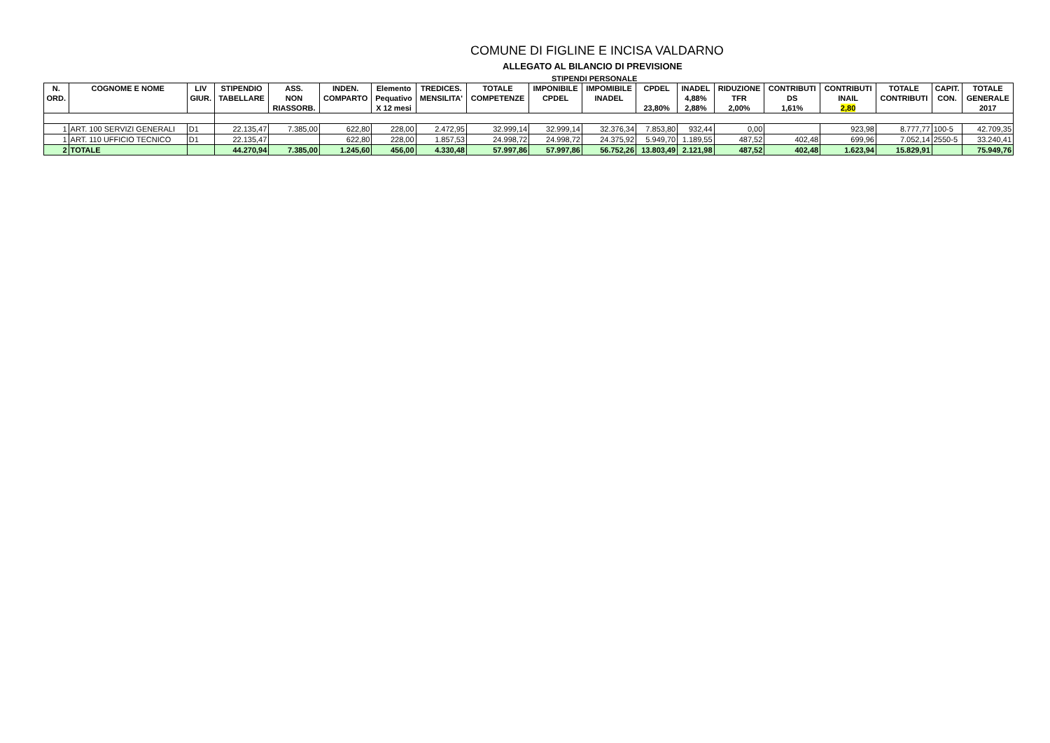COMUNE DI FIGLINE E INCISA VALDARNO
ALLEGATO AL BILANCIO DI PREVISIONE
STIPENDI PERSONALE
| N. ORD. | COGNOME E NOME | LIV GIUR. | STIPENDIO TABELLARE | ASS. NON RIASSORB. | INDEN. COMPARTO | Elemento Pequativo X 12 mesi | TREDICES. MENSILITA' | TOTALE COMPETENZE | IMPONIBILE CPDEL | IMPOMIBILE INADEL | CPDEL 23,80% | INADEL 4,88% 2,88% | RIDUZIONE TFR 2,00% | CONTRIBUTI DS 1,61% | CONTRIBUTI INAIL 2,80 | TOTALE CONTRIBUTI | CAPIT. CON. | TOTALE GENERALE 2017 |
| --- | --- | --- | --- | --- | --- | --- | --- | --- | --- | --- | --- | --- | --- | --- | --- | --- | --- | --- |
| 1 | ART. 100 SERVIZI GENERALI | D1 | 22.135,47 | 7.385,00 | 622,80 | 228,00 | 2.472,95 | 32.999,14 | 32.999,14 | 32.376,34 | 7.853,80 | 932,44 | 0,00 | | 923,98 | 8.777,77 | 100-5 | 42.709,35 |
| 1 | ART. 110 UFFICIO TECNICO | D1 | 22.135,47 | | 622,80 | 228,00 | 1.857,53 | 24.998,72 | 24.998,72 | 24.375,92 | 5.949,70 | 1.189,55 | 487,52 | 402,48 | 699,96 | 7.052,14 | 2550-5 | 33.240,41 |
| 2 | TOTALE | | 44.270,94 | 7.385,00 | 1.245,60 | 456,00 | 4.330,48 | 57.997,86 | 57.997,86 | 56.752,26 | 13.803,49 | 2.121,98 | 487,52 | 402,48 | 1.623,94 | 15.829,91 | | 75.949,76 |